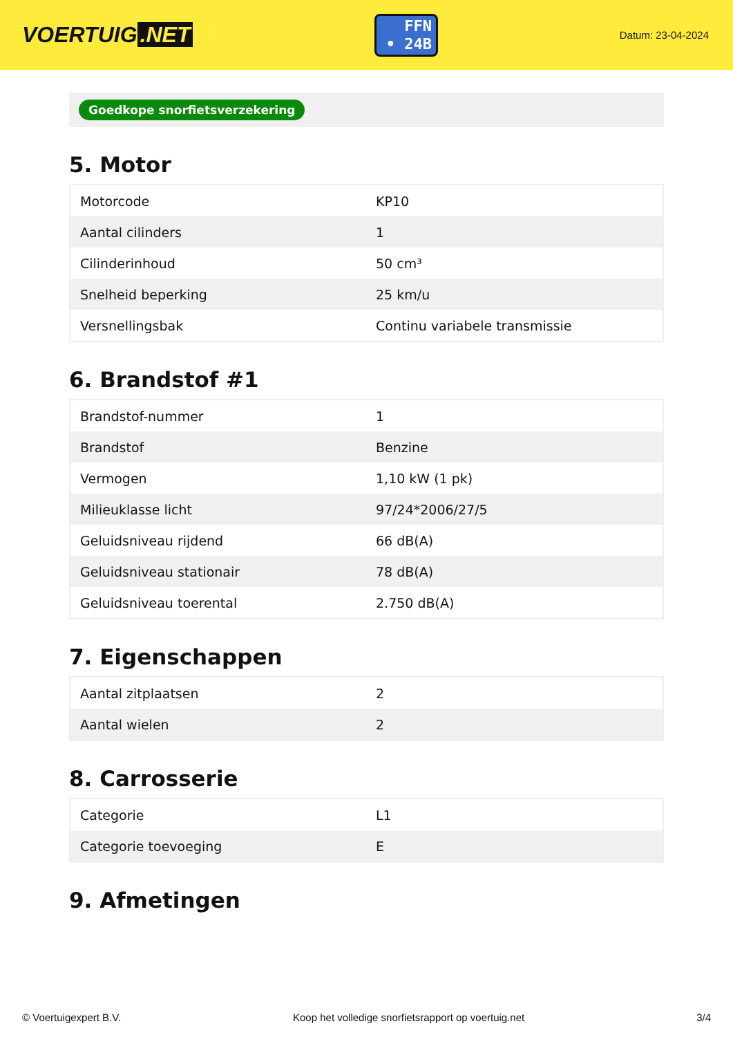VOERTUIG.NET
FFN
• 24B
Datum: 23-04-2024
Goedkope snorfietsverzekering
5. Motor
| Motorcode | KP10 |
| Aantal cilinders | 1 |
| Cilinderinhoud | 50 cm³ |
| Snelheid beperking | 25 km/u |
| Versnellingsbak | Continu variabele transmissie |
6. Brandstof #1
| Brandstof-nummer | 1 |
| Brandstof | Benzine |
| Vermogen | 1,10 kW (1 pk) |
| Milieuklasse licht | 97/24*2006/27/5 |
| Geluidsniveau rijdend | 66 dB(A) |
| Geluidsniveau stationair | 78 dB(A) |
| Geluidsniveau toerental | 2.750 dB(A) |
7. Eigenschappen
| Aantal zitplaatsen | 2 |
| Aantal wielen | 2 |
8. Carrosserie
| Categorie | L1 |
| Categorie toevoeging | E |
9. Afmetingen
© Voertuigexpert B.V. Koop het volledige snorfietsrapport op voertuig.net 3/4